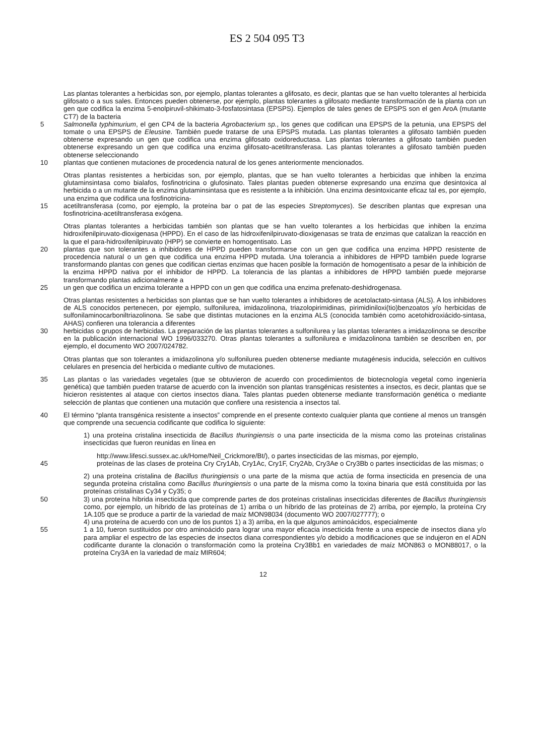ES 2 504 095 T3
Las plantas tolerantes a herbicidas son, por ejemplo, plantas tolerantes a glifosato, es decir, plantas que se han vuelto tolerantes al herbicida glifosato o a sus sales. Entonces pueden obtenerse, por ejemplo, plantas tolerantes a glifosato mediante transformación de la planta con un gen que codifica la enzima 5-enolpiruvil-shikimato-3-fosfatosintasa (EPSPS). Ejemplos de tales genes de EPSPS son el gen AroA (mutante CT7) de la bacteria
5 Salmonella typhimurium, el gen CP4 de la bacteria Agrobacterium sp., los genes que codifican una EPSPS de la petunia, una EPSPS del tomate o una EPSPS de Eleusine. También puede tratarse de una EPSPS mutada. Las plantas tolerantes a glifosato también pueden obtenerse expresando un gen que codifica una enzima glifosato oxidoreductasa. Las plantas tolerantes a glifosato también pueden obtenerse expresando un gen que codifica una enzima glifosato-acetiltransferasa. Las plantas tolerantes a glifosato también pueden obtenerse seleccionando
10 plantas que contienen mutaciones de procedencia natural de los genes anteriormente mencionados.
Otras plantas resistentes a herbicidas son, por ejemplo, plantas, que se han vuelto tolerantes a herbicidas que inhiben la enzima glutaminsintasa como bialafos, fosfinotricina o glufosinato. Tales plantas pueden obtenerse expresando una enzima que desintoxica al herbicida o a un mutante de la enzima glutaminsintasa que es resistente a la inhibición. Una enzima desintoxicante eficaz tal es, por ejemplo, una enzima que codifica una fosfinotricina-
15 acetiltransferasa (como, por ejemplo, la proteína bar o pat de las especies Streptomyces). Se describen plantas que expresan una fosfinotricina-acetiltransferasa exógena.
Otras plantas tolerantes a herbicidas también son plantas que se han vuelto tolerantes a los herbicidas que inhiben la enzima hidroxifenilpiruvato-dioxigenasa (HPPD). En el caso de las hidroxifenilpiruvato-dioxigenasas se trata de enzimas que catalizan la reacción en la que el para-hidroxifenilpiruvato (HPP) se convierte en homogentisato. Las
20 plantas que son tolerantes a inhibidores de HPPD pueden transformarse con un gen que codifica una enzima HPPD resistente de procedencia natural o un gen que codifica una enzima HPPD mutada. Una tolerancia a inhibidores de HPPD también puede lograrse transformando plantas con genes que codifican ciertas enzimas que hacen posible la formación de homogentisato a pesar de la inhibición de la enzima HPPD nativa por el inhibidor de HPPD. La tolerancia de las plantas a inhibidores de HPPD también puede mejorarse transformando plantas adicionalmente a
25 un gen que codifica un enzima tolerante a HPPD con un gen que codifica una enzima prefenato-deshidrogenasa.
Otras plantas resistentes a herbicidas son plantas que se han vuelto tolerantes a inhibidores de acetolactato-sintasa (ALS). A los inhibidores de ALS conocidos pertenecen, por ejemplo, sulfonilurea, imidazolinona, triazolopirimidinas, pirimidiniloxi(tio)benzoatos y/o herbicidas de sulfonilaminocarboniltriazolinona. Se sabe que distintas mutaciones en la enzima ALS (conocida también como acetohidroxiácido-sintasa, AHAS) confieren una tolerancia a diferentes
30 herbicidas o grupos de herbicidas. La preparación de las plantas tolerantes a sulfonilurea y las plantas tolerantes a imidazolinona se describe en la publicación internacional WO 1996/033270. Otras plantas tolerantes a sulfonilurea e imidazolinona también se describen en, por ejemplo, el documento WO 2007/024782.
Otras plantas que son tolerantes a imidazolinona y/o sulfonilurea pueden obtenerse mediante mutagénesis inducida, selección en cultivos celulares en presencia del herbicida o mediante cultivo de mutaciones.
35 Las plantas o las variedades vegetales (que se obtuvieron de acuerdo con procedimientos de biotecnología vegetal como ingeniería genética) que también pueden tratarse de acuerdo con la invención son plantas transgénicas resistentes a insectos, es decir, plantas que se hicieron resistentes al ataque con ciertos insectos diana. Tales plantas pueden obtenerse mediante transformación genética o mediante selección de plantas que contienen una mutación que confiere una resistencia a insectos tal.
40 El término “planta transgénica resistente a insectos” comprende en el presente contexto cualquier planta que contiene al menos un transgén que comprende una secuencia codificante que codifica lo siguiente:
1) una proteína cristalina insecticida de Bacillus thuringiensis o una parte insecticida de la misma como las proteínas cristalinas insecticidas que fueron reunidas en línea en
http://www.lifesci.sussex.ac.uk/Home/Neil_Crickmore/Bt/), o partes insecticidas de las mismas, por ejemplo,
45 proteínas de las clases de proteína Cry Cry1Ab, Cry1Ac, Cry1F, Cry2Ab, Cry3Ae o Cry3Bb o partes insecticidas de las mismas; o
2) una proteína cristalina de Bacillus thuringiensis o una parte de la misma que actúa de forma insecticida en presencia de una segunda proteína cristalina como Bacillus thuringiensis o una parte de la misma como la toxina binaria que está constituida por las proteínas cristalinas Cy34 y Cy35; o
50 3) una proteína híbrida insecticida que comprende partes de dos proteínas cristalinas insecticidas diferentes de Bacillus thuringiensis como, por ejemplo, un híbrido de las proteínas de 1) arriba o un híbrido de las proteínas de 2) arriba, por ejemplo, la proteína Cry 1A.105 que se produce a partir de la variedad de maíz MON98034 (documento WO 2007/027777); o
4) una proteína de acuerdo con uno de los puntos 1) a 3) arriba, en la que algunos aminoácidos, especialmente
55 1 a 10, fueron sustituidos por otro aminoácido para lograr una mayor eficacia insecticida frente a una especie de insectos diana y/o para ampliar el espectro de las especies de insectos diana correspondientes y/o debido a modificaciones que se indujeron en el ADN codificante durante la clonación o transformación como la proteína Cry3Bb1 en variedades de maíz MON863 o MON88017, o la proteína Cry3A en la variedad de maíz MIR604;
12